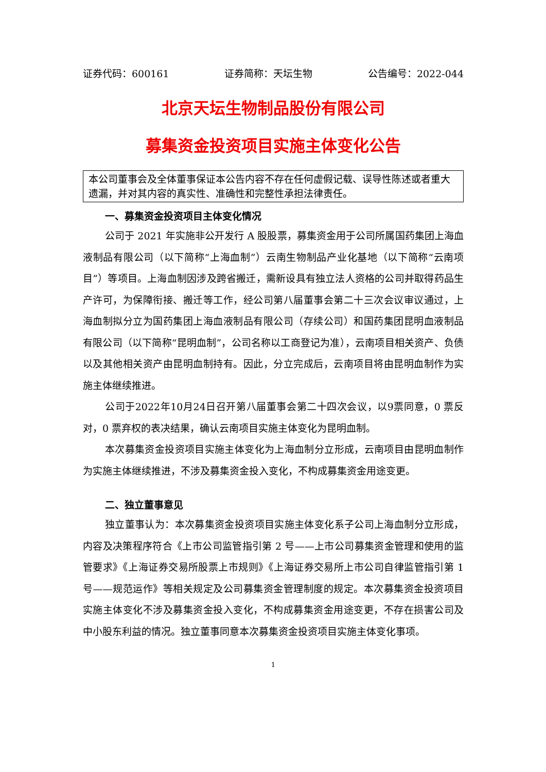证券代码：600161 证券简称：天坛生物 公告编号：2022-044
北京天坛生物制品股份有限公司
募集资金投资项目实施主体变化公告
本公司董事会及全体董事保证本公告内容不存在任何虚假记载、误导性陈述或者重大遗漏，并对其内容的真实性、准确性和完整性承担法律责任。
一、募集资金投资项目主体变化情况
公司于 2021 年实施非公开发行 A 股股票，募集资金用于公司所属国药集团上海血液制品有限公司（以下简称“上海血制”）云南生物制品产业化基地（以下简称“云南项目”）等项目。上海血制因涉及跨省搬迁，需新设具有独立法人资格的公司并取得药品生产许可，为保障衔接、搬迁等工作，经公司第八届董事会第二十三次会议审议通过，上海血制拟分立为国药集团上海血液制品有限公司（存续公司）和国药集团昆明血液制品有限公司（以下简称“昆明血制”，公司名称以工商登记为准），云南项目相关资产、负债以及其他相关资产由昆明血制持有。因此，分立完成后，云南项目将由昆明血制作为实施主体继续推进。
公司于2022年10月24日召开第八届董事会第二十四次会议，以9票同意，0 票反对，0 票弃权的表决结果，确认云南项目实施主体变化为昆明血制。
本次募集资金投资项目实施主体变化为上海血制分立形成，云南项目由昆明血制作为实施主体继续推进，不涉及募集资金投入变化，不构成募集资金用途变更。
二、独立董事意见
独立董事认为：本次募集资金投资项目实施主体变化系子公司上海血制分立形成，内容及决策程序符合《上市公司监管指引第 2 号——上市公司募集资金管理和使用的监管要求》《上海证券交易所股票上市规则》《上海证券交易所上市公司自律监管指引第 1 号——规范运作》等相关规定及公司募集资金管理制度的规定。本次募集资金投资项目实施主体变化不涉及募集资金投入变化，不构成募集资金用途变更，不存在损害公司及中小股东利益的情况。独立董事同意本次募集资金投资项目实施主体变化事项。
1